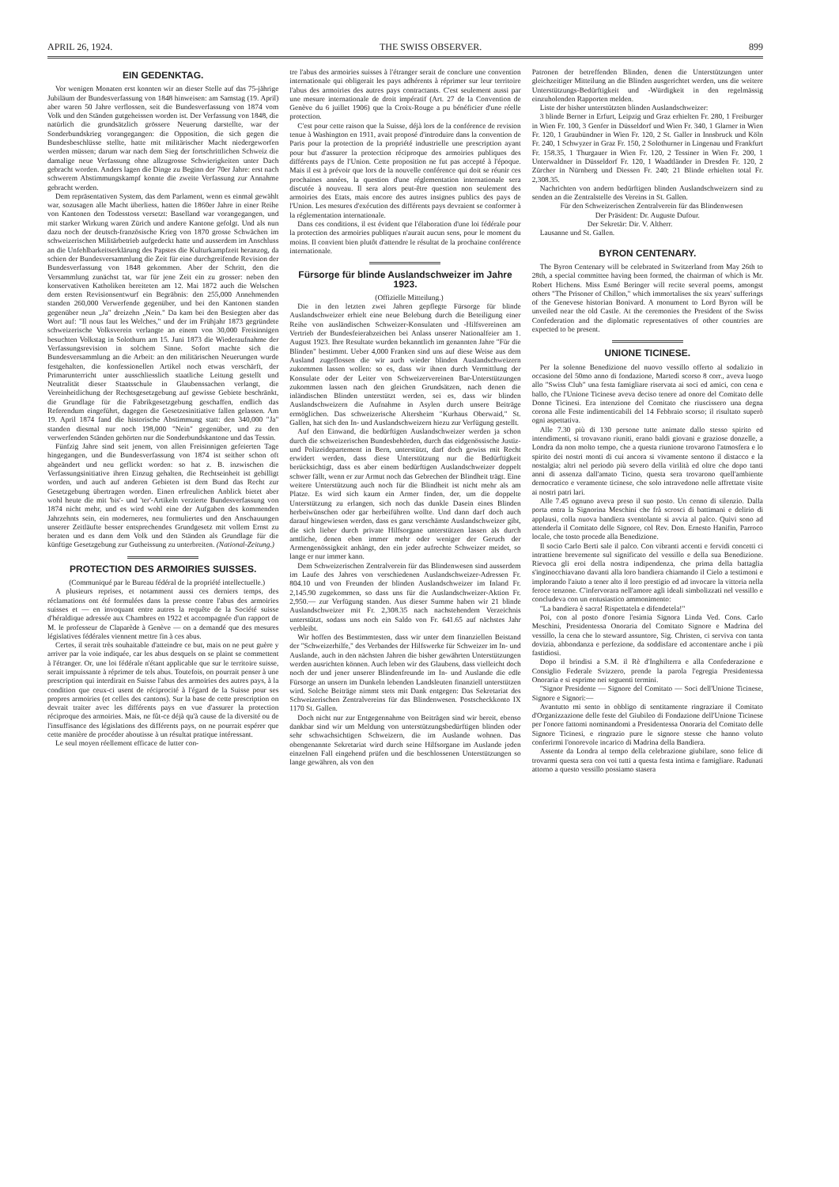APRIL 26, 1924. THE SWISS OBSERVER. 899
EIN GEDENKTAG.
Vor wenigen Monaten erst konnten wir an dieser Stelle auf das 75-jährige Jubiläum der Bundesverfassung von 1848 hinweisen: am Samstag (19. April) aber waren 50 Jahre verflossen, seit die Bundesverfassung von 1874 vom Volk und den Ständen gutgeheissen worden ist. Der Verfassung von 1848, die natürlich die grundsätzlich grössere Neuerung darstellte, war der Sonderbundskrieg vorangegangen: die Opposition, die sich gegen die Bundesbeschlüsse stellte, hatte mit militärischer Macht niedergeworfen werden müssen; darum war nach dem Sieg der fortschrittlichen Schweiz die damalige neue Verfassung ohne allzugrosse Schwierigkeiten unter Dach gebracht worden. Anders lagen die Dinge zu Beginn der 70er Jahre: erst nach schwerem Abstimmungskampf konnte die zweite Verfassung zur Annahme gebracht werden.
Dem repräsentativen System, das dem Parlament, wenn es einmal gewählt war, sozusagen alle Macht überliess, hatten die 1860er Jahre in einer Reihe von Kantonen den Todesstoss versetzt: Baselland war vorangegangen, und mit starker Wirkung waren Zürich und andere Kantone gefolgt. Und als nun dazu noch der deutsch-französische Krieg von 1870 grosse Schwächen im schweizerischen Militärbetrieb aufgedeckt hatte und ausserdem im Anschluss an die Unfehlbarkeitserklärung des Papstes die Kulturkampfzeit heranzog, da schien der Bundesversammlung die Zeit für eine durchgreifende Revision der Bundesverfassung von 1848 gekommen. Aber der Schritt, den die Versammlung zunächst tat, war für jene Zeit ein zu grosser: neben den konservativen Katholiken bereiteten am 12. Mai 1872 auch die Welschen dem ersten Revisionsentwurf ein Begräbnis: den 255,000 Annehmenden standen 260,000 Verwerfende gegenüber, und bei den Kantonen standen gegenüber neun „Ja" dreizehn „Nein." Da kam bei den Besiegten aber das Wort auf: "Il nous faut les Welches," und der im Frühjahr 1873 gegründete schweizerische Volksverein verlangte an einem von 30,000 Freisinnigen besuchten Volkstag in Solothurn am 15. Juni 1873 die Wiederaufnahme der Verfassungsrevision in solchem Sinne. Sofort machte sich die Bundesversammlung an die Arbeit: an den militärischen Neuerungen wurde festgehalten, die konfessionellen Artikel noch etwas verschärft, der Primarunterricht unter ausschliesslich staatliche Leitung gestellt und Neutralität dieser Staatsschule in Glaubenssachen verlangt, die Vereinheitlichung der Rechtsgesetzgebung auf gewisse Gebiete beschränkt, die Grundlage für die Fabrikgesetzgebung geschaffen, endlich das Referendum eingeführt, dagegen die Gesetzesinitiative fallen gelassen. Am 19. April 1874 fand die historische Abstimmung statt: den 340,000 "Ja" standen diesmal nur noch 198,000 "Nein" gegenüber, und zu den verwerfenden Ständen gehörten nur die Sonderbundskantone und das Tessin.
Fünfzig Jahre sind seit jenem, von allen Freisinnigen gefeierten Tage hingegangen, und die Bundesverfassung von 1874 ist seither schon oft abgeändert und neu geflickt worden: so hat z. B. inzwischen die Verfassungsinitiative ihren Einzug gehalten, die Rechtseinheit ist gebilligt worden, und auch auf anderen Gebieten ist dem Bund das Recht zur Gesetzgebung übertragen worden. Einen erfreulichen Anblick bietet aber wohl heute die mit 'bis'- und 'ter'-Artikeln verzierte Bundesverfassung von 1874 nicht mehr, und es wird wohl eine der Aufgaben des kommenden Jahrzehnts sein, ein moderneres, neu formuliertes und den Anschauungen unserer Zeitläufte besser entsprechendes Grundgesetz mit vollem Ernst zu beraten und es dann dem Volk und den Ständen als Grundlage für die künftige Gesetzgebung zur Gutheissung zu unterbreiten. (National-Zeitung.)
PROTECTION DES ARMOIRIES SUISSES.
(Communiqué par le Bureau fédéral de la propriété intellectuelle.)
A plusieurs reprises, et notamment aussi ces derniers temps, des réclamations ont été formulées dans la presse contre l'abus des armoiries suisses et — en invoquant entre autres la requête de la Société suisse d'héraldique adressée aux Chambres en 1922 et accompagnée d'un rapport de M. le professeur de Claparède à Genève — on a demandé que des mesures législatives fédérales viennent mettre fin à ces abus.
Certes, il serait très souhaitable d'atteindre ce but, mais on ne peut guère y arriver par la voie indiquée, car les abus desquels on se plaint se commettent à l'étranger. Or, une loi fédérale n'étant applicable que sur le territoire suisse, serait impuissante à réprimer de tels abus. Toutefois, on pourrait penser à une prescription qui interdirait en Suisse l'abus des armoiries des autres pays, à la condition que ceux-ci usent de réciprocité à l'égard de la Suisse pour ses propres armoiries (et celles des cantons). Sur la base de cette prescription on devrait traiter avec les différents pays en vue d'assurer la protection réciproque des armoiries. Mais, ne fût-ce déjà qu'à cause de la diversité ou de l'insuffisance des législations des différents pays, on ne pourrait espérer que cette manière de procéder aboutisse à un résultat pratique intéressant.
Le seul moyen réellement efficace de lutter con-
tre l'abus des armoiries suisses à l'étranger serait de conclure une convention internationale qui obligerait les pays adhérents à réprimer sur leur territoire l'abus des armoiries des autres pays contractants. C'est seulement aussi par une mesure internationale de droit impératif (Art. 27 de la Convention de Genève du 6 juillet 1906) que la Croix-Rouge a pu bénéficier d'une réelle protection.
C'est pour cette raison que la Suisse, déjà lors de la conférence de revision tenue à Washington en 1911, avait proposé d'introduire dans la convention de Paris pour la protection de la propriété industrielle une prescription ayant pour but d'assurer la protection réciproque des armoiries publiques des différents pays de l'Union. Cette proposition ne fut pas accepté à l'époque. Mais il est à prévoir que lors de la nouvelle conférence qui doit se réunir ces prochaines années, la question d'une réglementation internationale sera discutée à nouveau. Il sera alors peut-être question non seulement des armoiries des Etats, mais encore des autres insignes publics des pays de l'Union. Les mesures d'exécution des différents pays devraient se conformer à la réglementation internationale.
Dans ces conditions, il est évident que l'élaboration d'une loi fédérale pour la protection des armoiries publiques n'aurait aucun sens, pour le moment du moins. Il convient bien plutôt d'attendre le résultat de la prochaine conférence internationale.
Fürsorge für blinde Auslandschweizer im Jahre 1923.
(Offizielle Mitteilung.)
Die in den letzten zwei Jahren gepflegte Fürsorge für blinde Auslandschweizer erhielt eine neue Belebung durch die Beteiligung einer Reihe von ausländischen Schweizer-Konsulaten und -Hilfsvereinen am Vertrieb der Bundesfeierabzeichen bei Anlass unserer Nationalfeier am 1. August 1923. Ihre Resultate wurden bekanntlich im genannten Jahre "Für die Blinden" bestimmt. Ueber 4,000 Franken sind uns auf diese Weise aus dem Ausland zugeflossen die wir auch wieder blinden Auslandschweizern zukommen lassen wollen: so es, dass wir ihnen durch Vermittlung der Konsulate oder der Leiter von Schweizervereinen Bar-Unterstützungen zukommen lassen nach den gleichen Grundsätzen, nach denen die inländischen Blinden unterstützt werden, sei es, dass wir blinden Auslandschweizern die Aufnahme in Asylen durch unsere Beiträge ermöglichen. Das schweizerische Altersheim "Kurhaus Oberwaid," St. Gallen, hat sich den In- und Auslandschweizern hiezu zur Verfügung gestellt.
Auf den Einwand, die bedürftigen Auslandschweizer werden ja schon durch die schweizerischen Bundesbehörden, durch das eidgenössische Justiz- und Polizeidepartement in Bern, unterstützt, darf doch gewiss mit Recht erwidert werden, dass diese Unterstützung nur die Bedürftigkeit berücksichtigt, dass es aber einem bedürftigen Auslandschweizer doppelt schwer fällt, wenn er zur Armut noch das Gebrechen der Blindheit trägt. Eine weitere Unterstützung auch noch für die Blindheit ist nicht mehr als am Platze. Es wird sich kaum ein Armer finden, der, um die doppelte Unterstützung zu erlangen, sich noch das dunkle Dasein eines Blinden herbeiwünschen oder gar herbeiführen wollte. Und dann darf doch auch darauf hingewiesen werden, dass es ganz verschämte Auslandschweizer gibt, die sich lieber durch private Hilfsorgane unterstützen lassen als durch amtliche, denen eben immer mehr oder weniger der Geruch der Armengenössigkeit anhängt, den ein jeder aufrechte Schweizer meidet, so lange er nur immer kann.
Dem Schweizerischen Zentralverein für das Blindenwesen sind ausserdem im Laufe des Jahres von verschiedenen Auslandschweizer-Adressen Fr. 804.10 und von Freunden der blinden Auslandschweizer im Inland Fr. 2,145.90 zugekommen, so dass uns für die Auslandschweizer-Aktion Fr. 2,950.— zur Verfügung standen. Aus dieser Summe haben wir 21 blinde Auslandschweizer mit Fr. 2,308.35 nach nachstehendem Verzeichnis unterstützt, sodass uns noch ein Saldo von Fr. 641.65 auf nächstes Jahr verbleibt.
Wir hoffen des Bestimmtesten, dass wir unter dem finanziellen Beistand der "Schweizerhilfe," des Verbandes der Hilfswerke für Schweizer im In- und Auslande, auch in den nächsten Jahren die bisher gewährten Unterstützungen werden ausrichten können. Auch leben wir des Glaubens, dass vielleicht doch noch der und jener unserer Blindenfreunde im In- und Auslande die edle Fürsorge an unsern im Dunkeln lebenden Landsleuten finanziell unterstützen wird. Solche Beiträge nimmt stets mit Dank entgegen: Das Sekretariat des Schweizerischen Zentralvereins für das Blindenwesen. Postscheckkonto IX 1170 St. Gallen.
Doch nicht nur zur Entgegennahme von Beiträgen sind wir bereit, ebenso dankbar sind wir um Meldung von unterstützungsbedürftigen blinden oder sehr schwachsichtigen Schweizern, die im Auslande wohnen. Das obengenannte Sekretariat wird durch seine Hilfsorgane im Auslande jeden einzelnen Fall eingehend prüfen und die beschlossenen Unterstützungen so lange gewähren, als von den
Patronen der betreffenden Blinden, denen die Unterstützungen unter gleichzeitiger Mitteilung an die Blinden ausgerichtet werden, uns die weitere Unterstützungs-Bedürftigkeit und -Würdigkeit in den regelmässig einzuholenden Rapporten melden.
Liste der bisher unterstützten blinden Auslandschweizer:
3 blinde Berner in Erfurt, Leipzig und Graz erhielten Fr. 280, 1 Freiburger in Wien Fr. 100, 3 Genfer in Düsseldorf und Wien Fr. 340, 1 Glarner in Wien Fr. 120, 1 Graubündner in Wien Fr. 120, 2 St. Galler in Innsbruck und Köln Fr. 240, 1 Schwyzer in Graz Fr. 150, 2 Solothurner in Lingenau und Frankfurt Fr. 158.35, 1 Thurgauer in Wien Fr. 120, 2 Tessiner in Wien Fr. 200, 1 Unterwaldner in Düsseldorf Fr. 120, 1 Waadtländer in Dresden Fr. 120, 2 Zürcher in Nürnberg und Diessen Fr. 240; 21 Blinde erhielten total Fr. 2,308.35.
Nachrichten von andern bedürftigen blinden Auslandschweizern sind zu senden an die Zentralstelle des Vereins in St. Gallen.
Für den Schweizerischen Zentralverein für das Blindenwesen
Der Präsident: Dr. Auguste Dufour.
Der Sekretär: Dir. V. Altherr.
Lausanne und St. Gallen.
BYRON CENTENARY.
The Byron Centenary will be celebrated in Switzerland from May 26th to 28th, a special committee having been formed, the chairman of which is Mr. Robert Hichens. Miss Esmé Beringer will recite several poems, amongst others "The Prisoner of Chillon," which immortalises the six years' sufferings of the Genevese historian Bonivard. A monument to Lord Byron will be unveiled near the old Castle. At the ceremonies the President of the Swiss Confederation and the diplomatic representatives of other countries are expected to be present.
UNIONE TICINESE.
Per la solenne Benedizione del nuovo vessillo offerto al sodalizio in occasione del 50mo anno di fondazione, Martedì scorso 8 corr., aveva luogo allo "Swiss Club" una festa famigliare riservata ai soci ed amici, con cena e ballo, che l'Unione Ticinese aveva deciso tenere ad onore del Comitato delle Donne Ticinesi. Era intenzione del Comitato che riuscissero una degna corona alle Feste indimenticabili del 14 Febbraio scorso; il risultato superò ogni aspettativa.
Alle 7.30 più di 130 persone tutte animate dallo stesso spirito ed intendimenti, si trovavano riuniti, erano baldi giovani e graziose donzelle, a Londra da non molto tempo, che a questa riunione trovarono l'atmosfera e lo spirito dei nostri monti di cui ancora si vivamente sentono il distacco e la nostalgia; altri nel periodo più severo della virilità ed oltre che dopo tanti anni di assenza dall'amato Ticino, questa sera trovarono quell'ambiente democratico e veramente ticinese, che solo intravedono nelle affrettate visite ai nostri patri lari.
Alle 7.45 ognuno aveva preso il suo posto. Un cenno di silenzio. Dalla porta entra la Signorina Meschini che frà scrosci di battimani e delirio di applausi, colla nuova bandiera sventolante si avvia al palco. Quivi sono ad attenderla il Comitato delle Signore, col Rev. Don. Ernesto Hanifin, Parroco locale, che tosto procede alla Benedizione.
Il socio Carlo Berti sale il palco. Con vibranti accenti e fervidi concetti ci intrattiene brevemente sul significato del vessillo e della sua Benedizione. Rievoca gli eroi della nostra indipendenza, che prima della battaglia s'inginocchiavano davanti alla loro bandiera chiamando il Cielo a testimoni e implorando l'aiuto a tener alto il loro prestigio ed ad invocare la vittoria nella feroce tenzone. C'infervorara nell'amore agli ideali simbolizzati nel vessillo e concludeva con un entusiastico ammonimento:
"La bandiera è sacra! Rispettatela e difendetela!"
Poi, con al posto d'onore l'esimia Signora Linda Ved. Cons. Carlo Meschini, Presidentessa Onoraria del Comitato Signore e Madrina del vessillo, la cena che lo steward assuntore, Sig. Christen, ci serviva con tanta dovizia, abbondanza e perfezione, da soddisfare ed accontentare anche i più fastidiosi.
Dopo il brindisi a S.M. il Rè d'Inghilterra e alla Confederazione e Consiglio Federale Svizzero, prende la parola l'egregia Presidentessa Onoraria e si esprime nei seguenti termini.
"Signor Presidente — Signore del Comitato — Soci dell'Unione Ticinese, Signore e Signori:—
Avantutto mi sento in obbligo di sentitamente ringraziare il Comitato d'Organizzazione delle feste del Giubileo di Fondazione dell'Unione Ticinese per l'onore fattomi nominandomi a Presidentessa Onoraria del Comitato delle Signore Ticinesi, e ringrazio pure le signore stesse che hanno voluto conferirmi l'onorevole incarico di Madrina della Bandiera.
Assente da Londra al tempo della celebrazione giubilare, sono felice di trovarmi questa sera con voi tutti a questa festa intima e famigliare. Radunati attorno a questo vessillo possiamo stasera